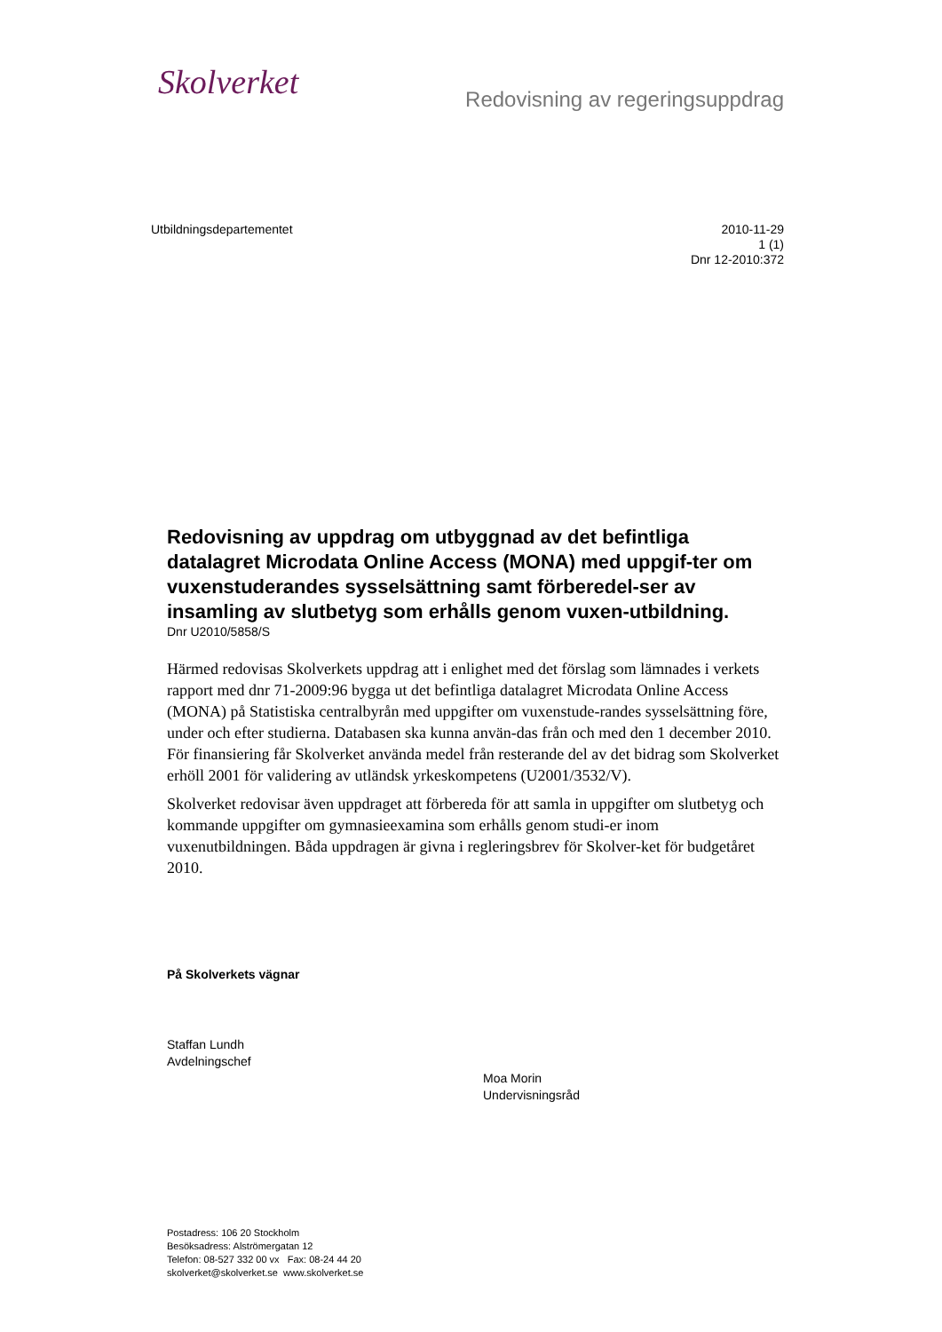Skolverket
Redovisning av regeringsuppdrag
Utbildningsdepartementet
2010-11-29
1 (1)
Dnr 12-2010:372
Redovisning av uppdrag om utbyggnad av det befintliga datalagret Microdata Online Access (MONA) med uppgif-ter om vuxenstuderandes sysselsättning samt förberedel-ser av insamling av slutbetyg som erhålls genom vuxen-utbildning.
Dnr U2010/5858/S
Härmed redovisas Skolverkets uppdrag att i enlighet med det förslag som lämnades i verkets rapport med dnr 71-2009:96 bygga ut det befintliga datalagret Microdata Online Access (MONA) på Statistiska centralbyrån med uppgifter om vuxenstude-randes sysselsättning före, under och efter studierna. Databasen ska kunna använ-das från och med den 1 december 2010. För finansiering får Skolverket använda medel från resterande del av det bidrag som Skolverket erhöll 2001 för validering av utländsk yrkeskompetens (U2001/3532/V).
Skolverket redovisar även uppdraget att förbereda för att samla in uppgifter om slutbetyg och kommande uppgifter om gymnasieexamina som erhålls genom studi-er inom vuxenutbildningen. Båda uppdragen är givna i regleringsbrev för Skolver-ket för budgetåret 2010.
På Skolverkets vägnar
Staffan Lundh
Avdelningschef
Moa Morin
Undervisningsråd
Postadress: 106 20 Stockholm
Besöksadress: Alströmergatan 12
Telefon: 08-527 332 00 vx Fax: 08-24 44 20
skolverket@skolverket.se www.skolverket.se